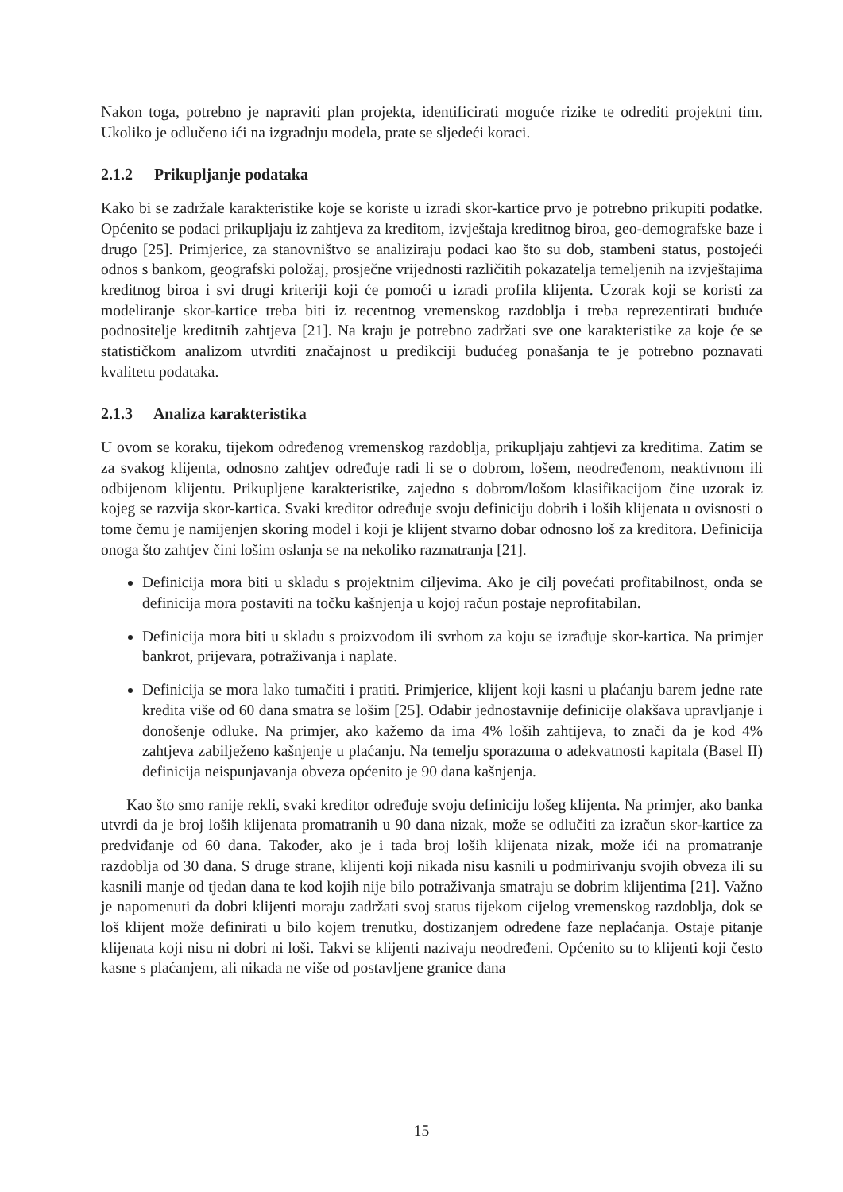Nakon toga, potrebno je napraviti plan projekta, identificirati moguće rizike te odrediti projektni tim. Ukoliko je odlučeno ići na izgradnju modela, prate se sljedeći koraci.
2.1.2 Prikupljanje podataka
Kako bi se zadržale karakteristike koje se koriste u izradi skor-kartice prvo je potrebno prikupiti podatke. Općenito se podaci prikupljaju iz zahtjeva za kreditom, izvještaja kreditnog biroa, geo-demografske baze i drugo [25]. Primjerice, za stanovništvo se analiziraju podaci kao što su dob, stambeni status, postojeći odnos s bankom, geografski položaj, prosječne vrijednosti različitih pokazatelja temeljenih na izvještajima kreditnog biroa i svi drugi kriteriji koji će pomoći u izradi profila klijenta. Uzorak koji se koristi za modeliranje skor-kartice treba biti iz recentnog vremenskog razdoblja i treba reprezentirati buduće podnositelje kreditnih zahtjeva [21]. Na kraju je potrebno zadržati sve one karakteristike za koje će se statističkom analizom utvrditi značajnost u predikciji budućeg ponašanja te je potrebno poznavati kvalitetu podataka.
2.1.3 Analiza karakteristika
U ovom se koraku, tijekom određenog vremenskog razdoblja, prikupljaju zahtjevi za kreditima. Zatim se za svakog klijenta, odnosno zahtjev određuje radi li se o dobrom, lošem, neodređenom, neaktivnom ili odbijenom klijentu. Prikupljene karakteristike, zajedno s dobrom/lošom klasifikacijom čine uzorak iz kojeg se razvija skor-kartica. Svaki kreditor određuje svoju definiciju dobrih i loših klijenata u ovisnosti o tome čemu je namijenjen skoring model i koji je klijent stvarno dobar odnosno loš za kreditora. Definicija onoga što zahtjev čini lošim oslanja se na nekoliko razmatranja [21].
Definicija mora biti u skladu s projektnim ciljevima. Ako je cilj povećati profitabilnost, onda se definicija mora postaviti na točku kašnjenja u kojoj račun postaje neprofitabilan.
Definicija mora biti u skladu s proizvodom ili svrhom za koju se izrađuje skor-kartica. Na primjer bankrot, prijevara, potraživanja i naplate.
Definicija se mora lako tumačiti i pratiti. Primjerice, klijent koji kasni u plaćanju barem jedne rate kredita više od 60 dana smatra se lošim [25]. Odabir jednostavnije definicije olakšava upravljanje i donošenje odluke. Na primjer, ako kažemo da ima 4% loših zahtijeva, to znači da je kod 4% zahtjeva zabilježeno kašnjenje u plaćanju. Na temelju sporazuma o adekvatnosti kapitala (Basel II) definicija neispunjavanja obveza općenito je 90 dana kašnjenja.
Kao što smo ranije rekli, svaki kreditor određuje svoju definiciju lošeg klijenta. Na primjer, ako banka utvrdi da je broj loših klijenata promatranih u 90 dana nizak, može se odlučiti za izračun skor-kartice za predviđanje od 60 dana. Također, ako je i tada broj loših klijenata nizak, može ići na promatranje razdoblja od 30 dana. S druge strane, klijenti koji nikada nisu kasnili u podmirivanju svojih obveza ili su kasnili manje od tjedan dana te kod kojih nije bilo potraživanja smatraju se dobrim klijentima [21]. Važno je napomenuti da dobri klijenti moraju zadržati svoj status tijekom cijelog vremenskog razdoblja, dok se loš klijent može definirati u bilo kojem trenutku, dostizanjem određene faze neplaćanja. Ostaje pitanje klijenata koji nisu ni dobri ni loši. Takvi se klijenti nazivaju neodređeni. Općenito su to klijenti koji često kasne s plaćanjem, ali nikada ne više od postavljene granice dana
15